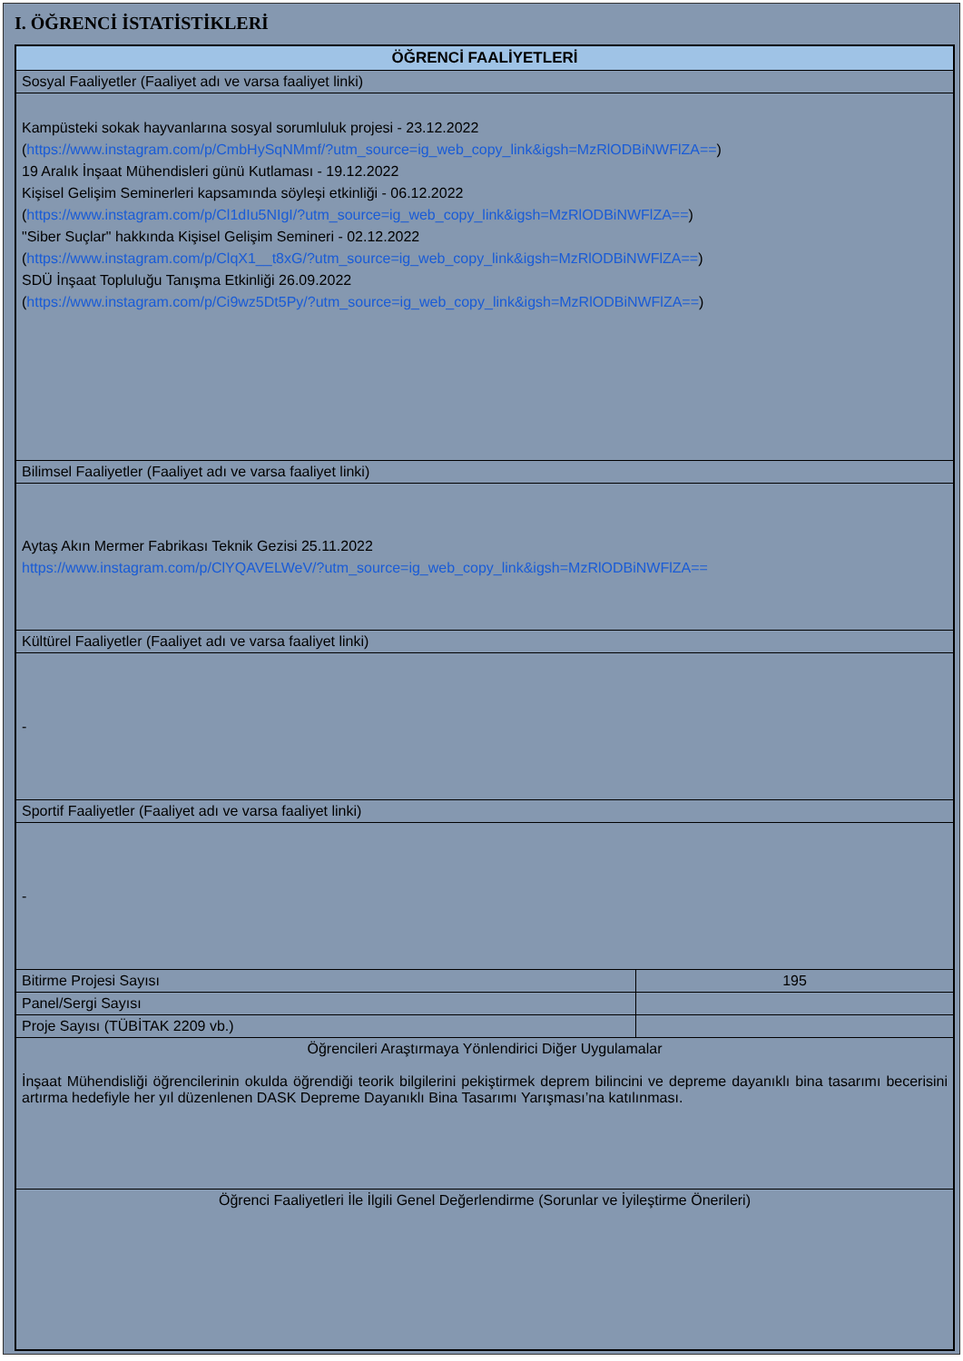I. ÖĞRENCİ İSTATİSTİKLERİ
| ÖĞRENCİ FAALİYETLERİ | |
| --- | --- |
| Sosyal Faaliyetler (Faaliyet adı ve varsa faaliyet linki) | |
| Kampüsteki sokak hayvanlarına sosyal sorumluluk projesi - 23.12.2022 ( https://www.instagram.com/p/CmbHySqNMmf/?utm_source=ig_web_copy_link&igsh=MzRlODBiNWFlZA== ) 19 Aralık İnşaat Mühendisleri günü Kutlaması - 19.12.2022 Kişisel Gelişim Seminerleri kapsamında söyleşi etkinliği - 06.12.2022 ( https://www.instagram.com/p/Cl1dIu5NIgI/?utm_source=ig_web_copy_link&igsh=MzRlODBiNWFlZA== ) "Siber Suçlar" hakkında Kişisel Gelişim Semineri - 02.12.2022 ( https://www.instagram.com/p/ClqX1__t8xG/?utm_source=ig_web_copy_link&igsh=MzRlODBiNWFlZA== ) SDÜ İnşaat Topluluğu Tanışma Etkinliği 26.09.2022 ( https://www.instagram.com/p/Ci9wz5Dt5Py/?utm_source=ig_web_copy_link&igsh=MzRlODBiNWFlZA== ) | |
| Bilimsel Faaliyetler (Faaliyet adı ve varsa faaliyet linki) | |
| Aytaş Akın Mermer Fabrikası Teknik Gezisi 25.11.2022 https://www.instagram.com/p/ClYQAVELWeV/?utm_source=ig_web_copy_link&igsh=MzRlODBiNWFlZA== | |
| Kültürel Faaliyetler (Faaliyet adı ve varsa faaliyet linki) | |
| - | |
| Sportif Faaliyetler (Faaliyet adı ve varsa faaliyet linki) | |
| - | |
| Bitirme Projesi Sayısı | 195 |
| Panel/Sergi Sayısı | |
| Proje Sayısı (TÜBİTAK 2209 vb.) | |
| Öğrencileri Araştırmaya Yönlendirici Diğer Uygulamalar İnşaat Mühendisliği öğrencilerinin okulda öğrendiği teorik bilgilerini pekiştirmek deprem bilincini ve depreme dayanıklı bina tasarımı becerisini artırma hedefiyle her yıl düzenlenen DASK Depreme Dayanıklı Bina Tasarımı Yarışması’na katılınması. | |
| Öğrenci Faaliyetleri İle İlgili Genel Değerlendirme (Sorunlar ve İyileştirme Önerileri) | |